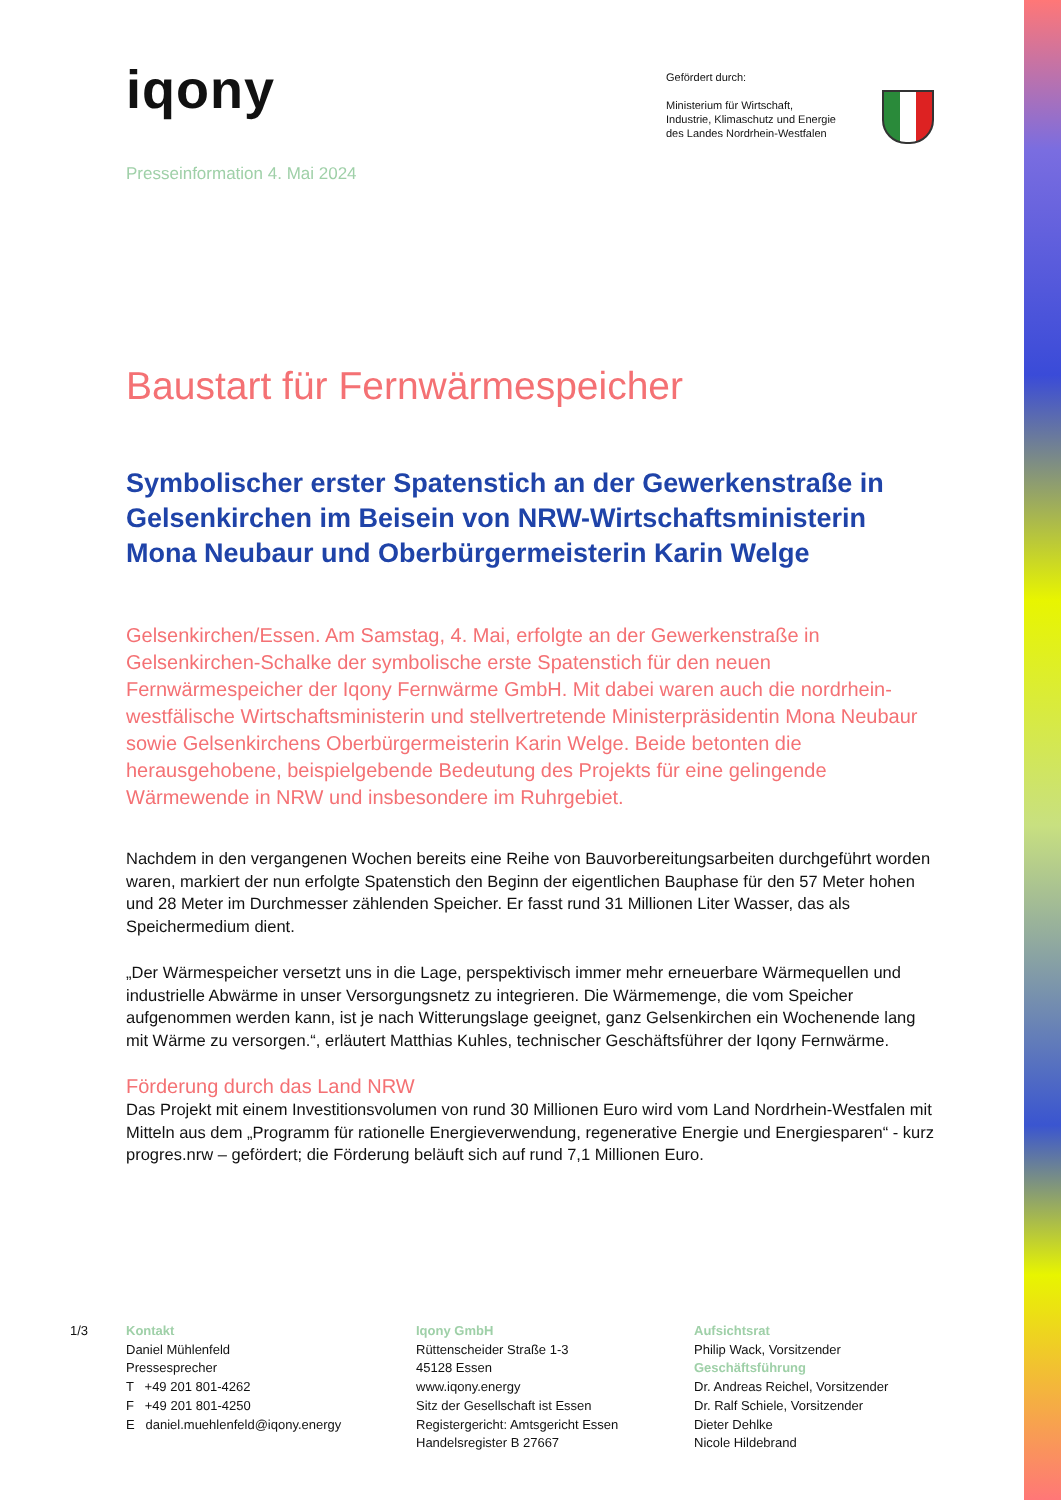iqony
Gefördert durch:
Ministerium für Wirtschaft,
Industrie, Klimaschutz und Energie
des Landes Nordrhein-Westfalen
Presseinformation 4. Mai 2024
Baustart für Fernwärmespeicher
Symbolischer erster Spatenstich an der Gewerkenstraße in Gelsenkirchen im Beisein von NRW-Wirtschaftsministerin Mona Neubaur und Oberbürgermeisterin Karin Welge
Gelsenkirchen/Essen. Am Samstag, 4. Mai, erfolgte an der Gewerkenstraße in Gelsenkirchen-Schalke der symbolische erste Spatenstich für den neuen Fernwärmespeicher der Iqony Fernwärme GmbH. Mit dabei waren auch die nordrhein-westfälische Wirtschaftsministerin und stellvertretende Ministerpräsidentin Mona Neubaur sowie Gelsenkirchens Oberbürgermeisterin Karin Welge. Beide betonten die herausgehobene, beispielgebende Bedeutung des Projekts für eine gelingende Wärmewende in NRW und insbesondere im Ruhrgebiet.
Nachdem in den vergangenen Wochen bereits eine Reihe von Bauvorbereitungsarbeiten durchgeführt worden waren, markiert der nun erfolgte Spatenstich den Beginn der eigentlichen Bauphase für den 57 Meter hohen und 28 Meter im Durchmesser zählenden Speicher. Er fasst rund 31 Millionen Liter Wasser, das als Speichermedium dient.
„Der Wärmespeicher versetzt uns in die Lage, perspektivisch immer mehr erneuerbare Wärmequellen und industrielle Abwärme in unser Versorgungsnetz zu integrieren. Die Wärmemenge, die vom Speicher aufgenommen werden kann, ist je nach Witterungslage geeignet, ganz Gelsenkirchen ein Wochenende lang mit Wärme zu versorgen.“, erläutert Matthias Kuhles, technischer Geschäftsführer der Iqony Fernwärme.
Förderung durch das Land NRW
Das Projekt mit einem Investitionsvolumen von rund 30 Millionen Euro wird vom Land Nordrhein-Westfalen mit Mitteln aus dem „Programm für rationelle Energieverwendung, regenerative Energie und Energiesparen“ - kurz progres.nrw – gefördert; die Förderung beläuft sich auf rund 7,1 Millionen Euro.
1/3 Kontakt
Daniel Mühlenfeld
Pressesprecher
T +49 201 801-4262
F +49 201 801-4250
E daniel.muehlenfeld@iqony.energy
Iqony GmbH
Rüttenscheider Straße 1-3
45128 Essen
www.iqony.energy
Sitz der Gesellschaft ist Essen
Registergericht: Amtsgericht Essen
Handelsregister B 27667
Aufsichtsrat
Philip Wack, Vorsitzender
Geschäftsführung
Dr. Andreas Reichel, Vorsitzender
Dr. Ralf Schiele, Vorsitzender
Dieter Dehlke
Nicole Hildebrand